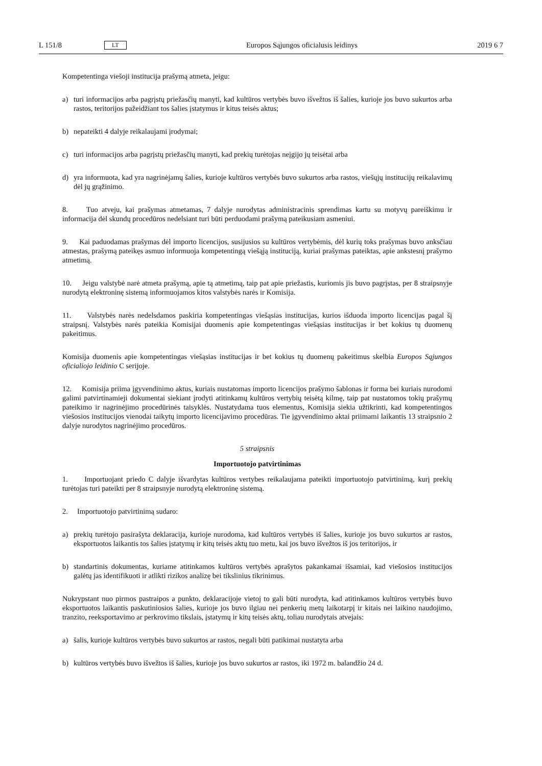L 151/8 LT Europos Sąjungos oficialusis leidinys 2019 6 7
Kompetentinga viešoji institucija prašymą atmeta, jeigu:
a) turi informacijos arba pagrįstų priežasčių manyti, kad kultūros vertybės buvo išvežtos iš šalies, kurioje jos buvo sukurtos arba rastos, teritorijos pažeidžiant tos šalies įstatymus ir kitus teisės aktus;
b) nepateikti 4 dalyje reikalaujami įrodymai;
c) turi informacijos arba pagrįstų priežasčių manyti, kad prekių turėtojas neįgijo jų teisėtai arba
d) yra informuota, kad yra nagrinėjamų šalies, kurioje kultūros vertybės buvo sukurtos arba rastos, viešųjų institucijų reikalavimų dėl jų grąžinimo.
8. Tuo atveju, kai prašymas atmetamas, 7 dalyje nurodytas administracinis sprendimas kartu su motyvų pareiškimu ir informacija dėl skundų procedūros nedelsiant turi būti perduodami prašymą pateikusiam asmeniui.
9. Kai paduodamas prašymas dėl importo licencijos, susijusios su kultūros vertybėmis, dėl kurių toks prašymas buvo anksčiau atmestas, prašymą pateikęs asmuo informuoja kompetentingą viešąją instituciją, kuriai prašymas pateiktas, apie ankstesnį prašymo atmetimą.
10. Jeigu valstybė narė atmeta prašymą, apie tą atmetimą, taip pat apie priežastis, kuriomis jis buvo pagrįstas, per 8 straipsnyje nurodytą elektroninę sistemą informuojamos kitos valstybės narės ir Komisija.
11. Valstybės narės nedelsdamos paskiria kompetentingas viešąsias institucijas, kurios išduoda importo licencijas pagal šį straipsnį. Valstybės narės pateikia Komisijai duomenis apie kompetentingas viešąsias institucijas ir bet kokius tų duomenų pakeitimus.
Komisija duomenis apie kompetentingas viešąsias institucijas ir bet kokius tų duomenų pakeitimus skelbia Europos Sąjungos oficialiojo leidinio C serijoje.
12. Komisija priima įgyvendinimo aktus, kuriais nustatomas importo licencijos prašymo šablonas ir forma bei kuriais nurodomi galimi patvirtinamieji dokumentai siekiant įrodyti atitinkamų kultūros vertybių teisėtą kilmę, taip pat nustatomos tokių prašymų pateikimo ir nagrinėjimo procedūrinės taisyklės. Nustatydama tuos elementus, Komisija siekia užtikrinti, kad kompetentingos viešosios institucijos vienodai taikytų importo licencijavimo procedūras. Tie įgyvendinimo aktai priimami laikantis 13 straipsnio 2 dalyje nurodytos nagrinėjimo procedūros.
5 straipsnis
Importuotojo patvirtinimas
1. Importuojant priedo C dalyje išvardytas kultūros vertybes reikalaujama pateikti importuotojo patvirtinimą, kurį prekių turėtojas turi pateikti per 8 straipsnyje nurodytą elektroninę sistemą.
2. Importuotojo patvirtinimą sudaro:
a) prekių turėtojo pasirašyta deklaracija, kurioje nurodoma, kad kultūros vertybės iš šalies, kurioje jos buvo sukurtos ar rastos, eksportuotos laikantis tos šalies įstatymų ir kitų teisės aktų tuo metu, kai jos buvo išvežtos iš jos teritorijos, ir
b) standartinis dokumentas, kuriame atitinkamos kultūros vertybės aprašytos pakankamai išsamiai, kad viešosios institucijos galėtų jas identifikuoti ir atlikti rizikos analizę bei tikslinius tikrinimus.
Nukrypstant nuo pirmos pastraipos a punkto, deklaracijoje vietoj to gali būti nurodyta, kad atitinkamos kultūros vertybės buvo eksportuotos laikantis paskutiniosios šalies, kurioje jos buvo ilgiau nei penkerių metų laikotarpį ir kitais nei laikino naudojimo, tranzito, reeksportavimo ar perkrovimo tikslais, įstatymų ir kitų teisės aktų, toliau nurodytais atvejais:
a) šalis, kurioje kultūros vertybės buvo sukurtos ar rastos, negali būti patikimai nustatyta arba
b) kultūros vertybės buvo išvežtos iš šalies, kurioje jos buvo sukurtos ar rastos, iki 1972 m. balandžio 24 d.